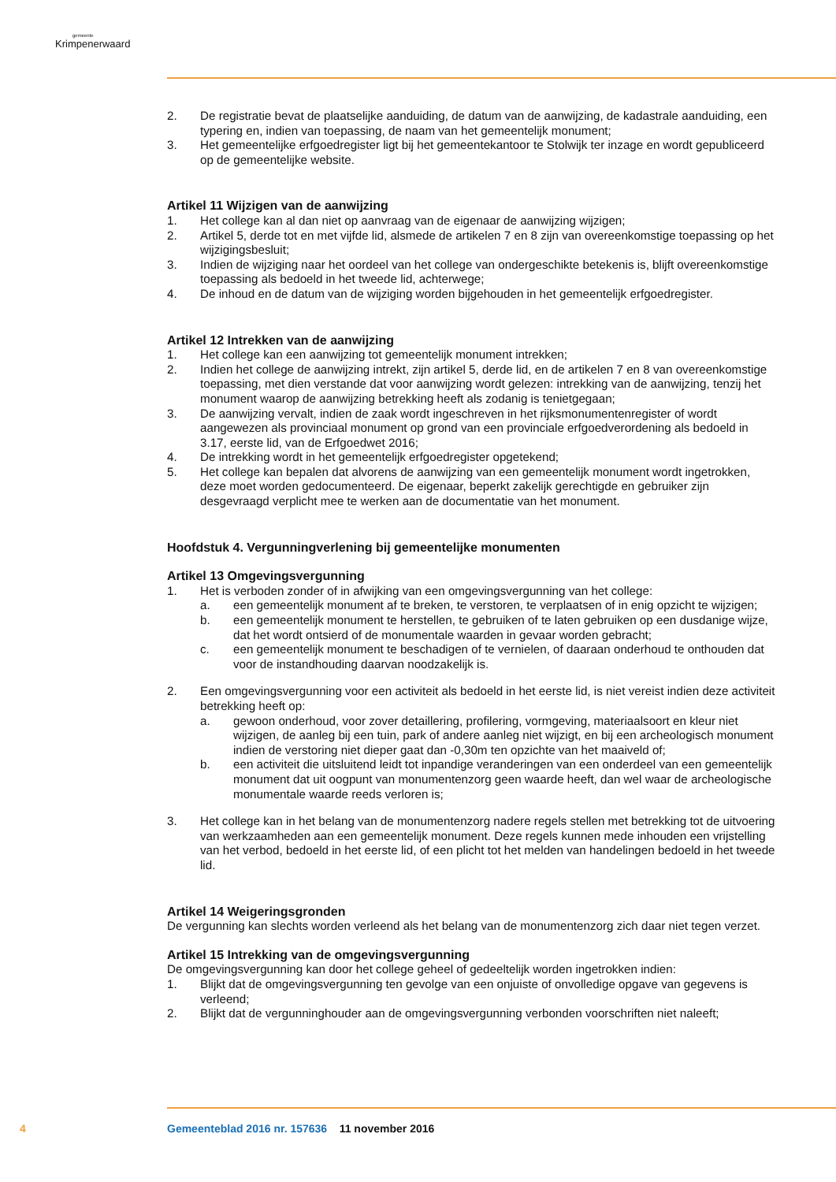gemeente
Krimpenerwaard
2. De registratie bevat de plaatselijke aanduiding, de datum van de aanwijzing, de kadastrale aanduiding, een typering en, indien van toepassing, de naam van het gemeentelijk monument;
3. Het gemeentelijke erfgoedregister ligt bij het gemeentekantoor te Stolwijk ter inzage en wordt gepubliceerd op de gemeentelijke website.
Artikel 11 Wijzigen van de aanwijzing
1. Het college kan al dan niet op aanvraag van de eigenaar de aanwijzing wijzigen;
2. Artikel 5, derde tot en met vijfde lid, alsmede de artikelen 7 en 8 zijn van overeenkomstige toepassing op het wijzigingsbesluit;
3. Indien de wijziging naar het oordeel van het college van ondergeschikte betekenis is, blijft overeenkomstige toepassing als bedoeld in het tweede lid, achterwege;
4. De inhoud en de datum van de wijziging worden bijgehouden in het gemeentelijk erfgoedregister.
Artikel 12 Intrekken van de aanwijzing
1. Het college kan een aanwijzing tot gemeentelijk monument intrekken;
2. Indien het college de aanwijzing intrekt, zijn artikel 5, derde lid, en de artikelen 7 en 8 van overeenkomstige toepassing, met dien verstande dat voor aanwijzing wordt gelezen: intrekking van de aanwijzing, tenzij het monument waarop de aanwijzing betrekking heeft als zodanig is tenietgegaan;
3. De aanwijzing vervalt, indien de zaak wordt ingeschreven in het rijksmonumentenregister of wordt aangewezen als provinciaal monument op grond van een provinciale erfgoedverordening als bedoeld in 3.17, eerste lid, van de Erfgoedwet 2016;
4. De intrekking wordt in het gemeentelijk erfgoedregister opgetekend;
5. Het college kan bepalen dat alvorens de aanwijzing van een gemeentelijk monument wordt ingetrokken, deze moet worden gedocumenteerd. De eigenaar, beperkt zakelijk gerechtigde en gebruiker zijn desgevraagd verplicht mee te werken aan de documentatie van het monument.
Hoofdstuk 4. Vergunningverlening bij gemeentelijke monumenten
Artikel 13 Omgevingsvergunning
1. Het is verboden zonder of in afwijking van een omgevingsvergunning van het college:
a. een gemeentelijk monument af te breken, te verstoren, te verplaatsen of in enig opzicht te wijzigen;
b. een gemeentelijk monument te herstellen, te gebruiken of te laten gebruiken op een dusdanige wijze, dat het wordt ontsierd of de monumentale waarden in gevaar worden gebracht;
c. een gemeentelijk monument te beschadigen of te vernielen, of daaraan onderhoud te onthouden dat voor de instandhouding daarvan noodzakelijk is.
2. Een omgevingsvergunning voor een activiteit als bedoeld in het eerste lid, is niet vereist indien deze activiteit betrekking heeft op:
a. gewoon onderhoud, voor zover detaillering, profilering, vormgeving, materiaalsoort en kleur niet wijzigen, de aanleg bij een tuin, park of andere aanleg niet wijzigt, en bij een archeologisch monument indien de verstoring niet dieper gaat dan -0,30m ten opzichte van het maaiveld of;
b. een activiteit die uitsluitend leidt tot inpandige veranderingen van een onderdeel van een gemeentelijk monument dat uit oogpunt van monumentenzorg geen waarde heeft, dan wel waar de archeologische monumentale waarde reeds verloren is;
3. Het college kan in het belang van de monumentenzorg nadere regels stellen met betrekking tot de uitvoering van werkzaamheden aan een gemeentelijk monument. Deze regels kunnen mede inhouden een vrijstelling van het verbod, bedoeld in het eerste lid, of een plicht tot het melden van handelingen bedoeld in het tweede lid.
Artikel 14 Weigeringsgronden
De vergunning kan slechts worden verleend als het belang van de monumentenzorg zich daar niet tegen verzet.
Artikel 15 Intrekking van de omgevingsvergunning
De omgevingsvergunning kan door het college geheel of gedeeltelijk worden ingetrokken indien:
1. Blijkt dat de omgevingsvergunning ten gevolge van een onjuiste of onvolledige opgave van gegevens is verleend;
2. Blijkt dat de vergunninghouder aan de omgevingsvergunning verbonden voorschriften niet naleeft;
4
Gemeenteblad 2016 nr. 157636 11 november 2016